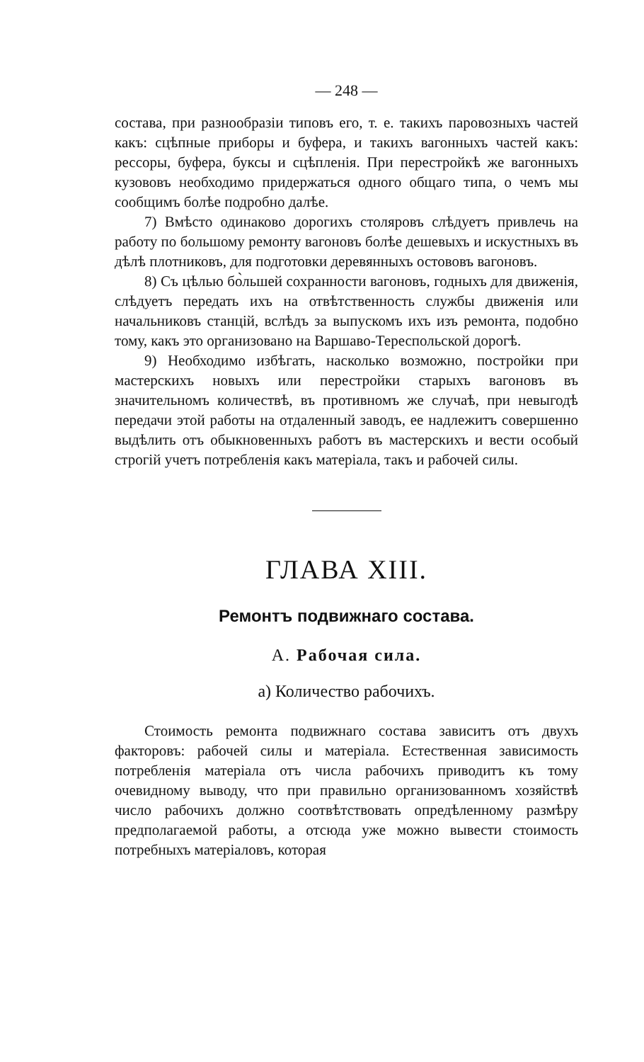— 248 —
состава, при разнообразіи типовъ его, т. е. такихъ паровозныхъ частей какъ: сцѣпные приборы и буфера, и такихъ вагонныхъ частей какъ: рессоры, буфера, буксы и сцѣпленія. При перестройкѣ же вагонныхъ кузововъ необходимо придержаться одного общаго типа, о чемъ мы сообщимъ болѣе подробно далѣе.
7) Вмѣсто одинаково дорогихъ столяровъ слѣдуетъ привлечь на работу по большому ремонту вагоновъ болѣе дешевыхъ и искустныхъ въ дѣлѣ плотниковъ, для подготовки деревянныхъ остововъ вагоновъ.
8) Съ цѣлью бо̀льшей сохранности вагоновъ, годныхъ для движенія, слѣдуетъ передать ихъ на отвѣтственность службы движенія или начальниковъ станцій, вслѣдъ за выпускомъ ихъ изъ ремонта, подобно тому, какъ это организовано на Варшаво-Тереспольской дорогѣ.
9) Необходимо избѣгать, насколько возможно, постройки при мастерскихъ новыхъ или перестройки старыхъ вагоновъ въ значительномъ количествѣ, въ противномъ же случаѣ, при невыгодѣ передачи этой работы на отдаленный заводъ, ее надлежитъ совершенно выдѣлить отъ обыкновенныхъ работъ въ мастерскихъ и вести особый строгій учетъ потребленія какъ матеріала, такъ и рабочей силы.
ГЛАВА XIII.
Ремонтъ подвижнаго состава.
А. Рабочая сила.
а) Количество рабочихъ.
Стоимость ремонта подвижнаго состава зависитъ отъ двухъ факторовъ: рабочей силы и матеріала. Естественная зависимость потребленія матеріала отъ числа рабочихъ приводитъ къ тому очевидному выводу, что при правильно организованномъ хозяйствѣ число рабочихъ должно соотвѣтствовать опредѣленному размѣру предполагаемой работы, а отсюда уже можно вывести стоимость потребныхъ матеріаловъ, которая